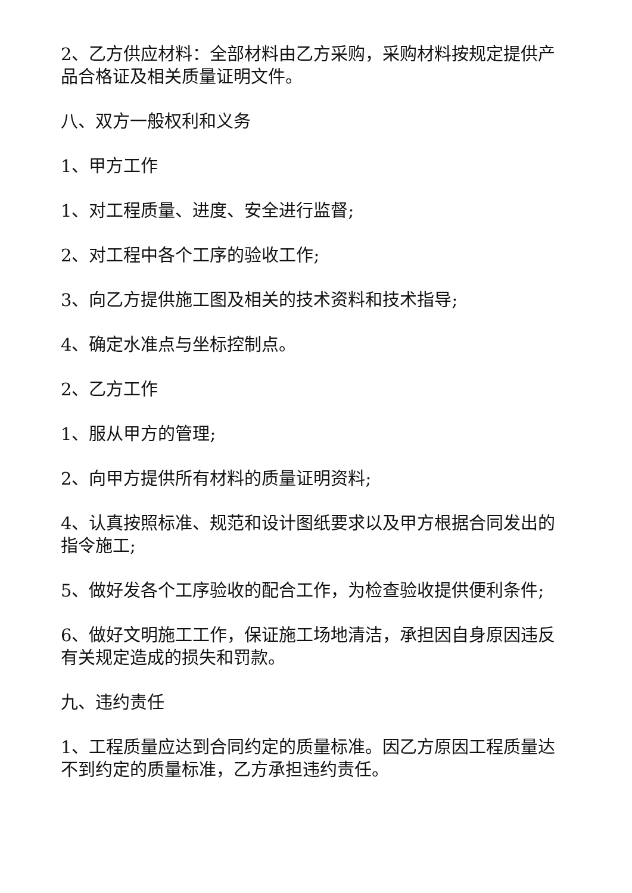2、乙方供应材料：全部材料由乙方采购，采购材料按规定提供产品合格证及相关质量证明文件。
八、双方一般权利和义务
1、甲方工作
1、对工程质量、进度、安全进行监督;
2、对工程中各个工序的验收工作;
3、向乙方提供施工图及相关的技术资料和技术指导;
4、确定水准点与坐标控制点。
2、乙方工作
1、服从甲方的管理;
2、向甲方提供所有材料的质量证明资料;
4、认真按照标准、规范和设计图纸要求以及甲方根据合同发出的指令施工;
5、做好发各个工序验收的配合工作，为检查验收提供便利条件;
6、做好文明施工工作，保证施工场地清洁，承担因自身原因违反有关规定造成的损失和罚款。
九、违约责任
1、工程质量应达到合同约定的质量标准。因乙方原因工程质量达不到约定的质量标准，乙方承担违约责任。